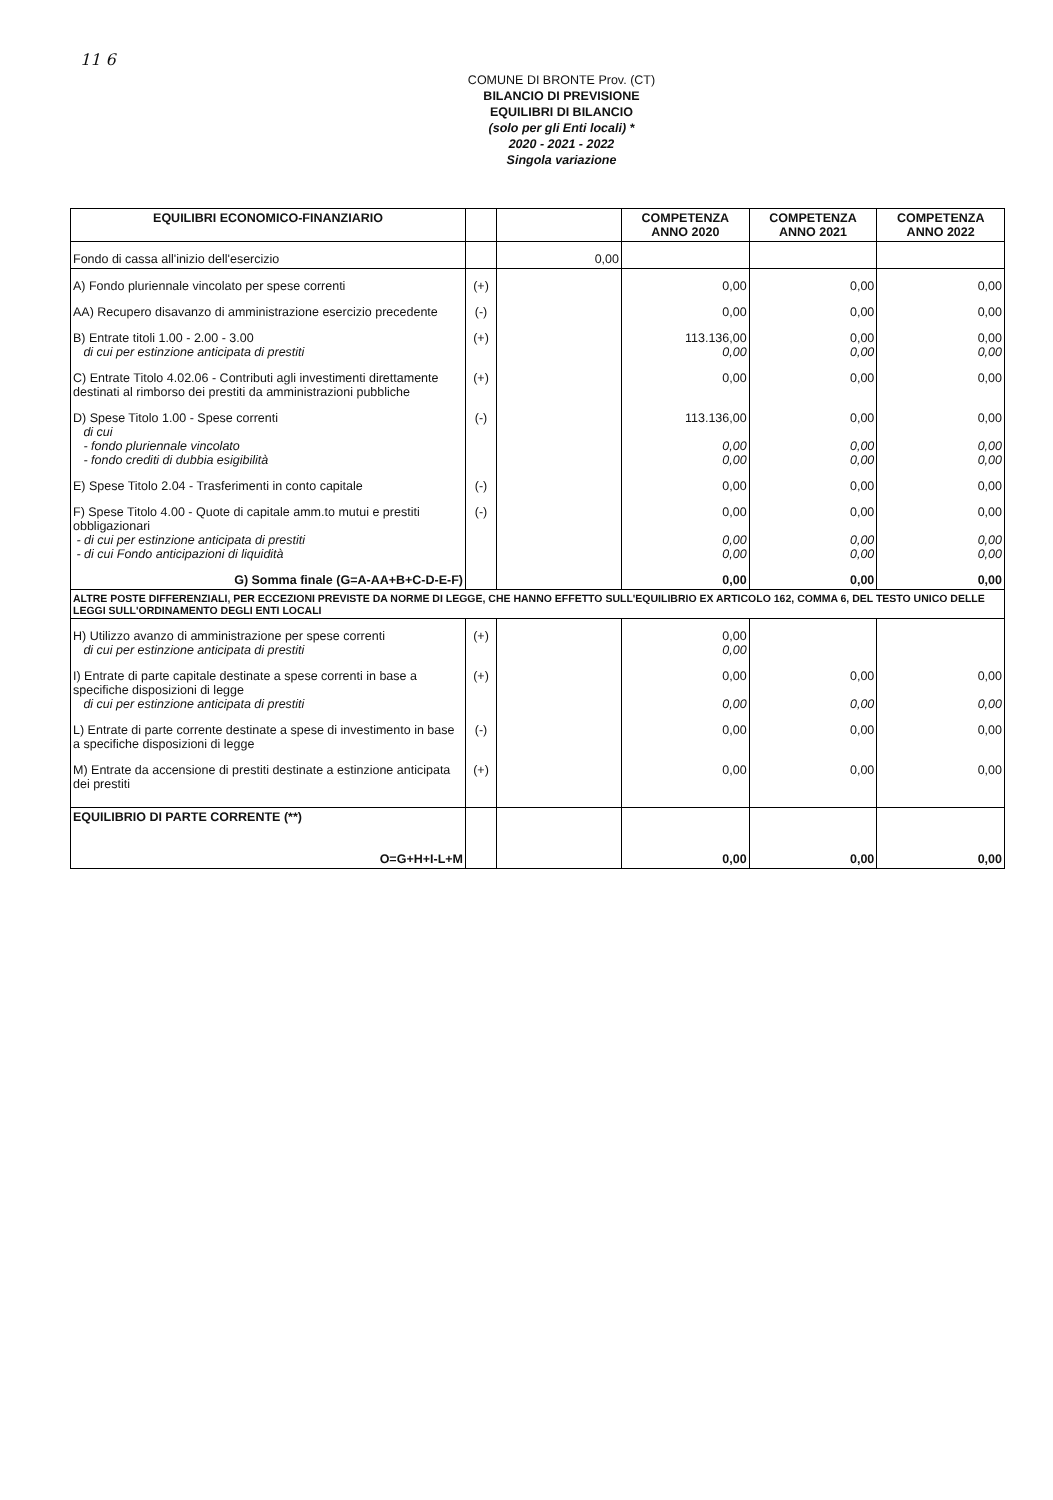11 6
COMUNE DI BRONTE Prov. (CT)
BILANCIO DI PREVISIONE
EQUILIBRI DI BILANCIO
(solo per gli Enti locali) *
2020 - 2021 - 2022
Singola variazione
| EQUILIBRI ECONOMICO-FINANZIARIO | | | COMPETENZA ANNO 2020 | COMPETENZA ANNO 2021 | COMPETENZA ANNO 2022 |
| --- | --- | --- | --- | --- | --- |
| Fondo di cassa all'inizio dell'esercizio | | 0,00 | | | |
| A) Fondo pluriennale vincolato per spese correnti | (+) | | 0,00 | 0,00 | 0,00 |
| AA) Recupero disavanzo di amministrazione esercizio precedente | (-) | | 0,00 | 0,00 | 0,00 |
| B) Entrate titoli 1.00 - 2.00 - 3.00 di cui per estinzione anticipata di prestiti | (+) | | 113.136,00 0,00 | 0,00 0,00 | 0,00 0,00 |
| C) Entrate Titolo 4.02.06 - Contributi agli investimenti direttamente destinati al rimborso dei prestiti da amministrazioni pubbliche | (+) | | 0,00 | 0,00 | 0,00 |
| D) Spese Titolo 1.00 - Spese correnti di cui - fondo pluriennale vincolato - fondo crediti di dubbia esigibilità | (-) | | 113.136,00 0,00 0,00 | 0,00 0,00 0,00 | 0,00 0,00 0,00 |
| E) Spese Titolo 2.04 - Trasferimenti in conto capitale | (-) | | 0,00 | 0,00 | 0,00 |
| F) Spese Titolo 4.00 - Quote di capitale amm.to mutui e prestiti obbligazionari - di cui per estinzione anticipata di prestiti - di cui Fondo anticipazioni di liquidità | (-) | | 0,00 0,00 0,00 | 0,00 0,00 0,00 | 0,00 0,00 0,00 |
| G) Somma finale (G=A-AA+B+C-D-E-F) | | | 0,00 | 0,00 | 0,00 |
| ALTRE POSTE DIFFERENZIALI, PER ECCEZIONI PREVISTE DA NORME DI LEGGE, CHE HANNO EFFETTO SULL'EQUILIBRIO EX ARTICOLO 162, COMMA 6, DEL TESTO UNICO DELLE LEGGI SULL'ORDINAMENTO DEGLI ENTI LOCALI | | | | | |
| H) Utilizzo avanzo di amministrazione per spese correnti di cui per estinzione anticipata di prestiti | (+) | | 0,00 0,00 | | |
| I) Entrate di parte capitale destinate a spese correnti in base a specifiche disposizioni di legge di cui per estinzione anticipata di prestiti | (+) | | 0,00 0,00 | 0,00 0,00 | 0,00 0,00 |
| L) Entrate di parte corrente destinate a spese di investimento in base a specifiche disposizioni di legge | (-) | | 0,00 | 0,00 | 0,00 |
| M) Entrate da accensione di prestiti destinate a estinzione anticipata dei prestiti | (+) | | 0,00 | 0,00 | 0,00 |
| EQUILIBRIO DI PARTE CORRENTE (**) O=G+H+I-L+M | | | 0,00 | 0,00 | 0,00 |